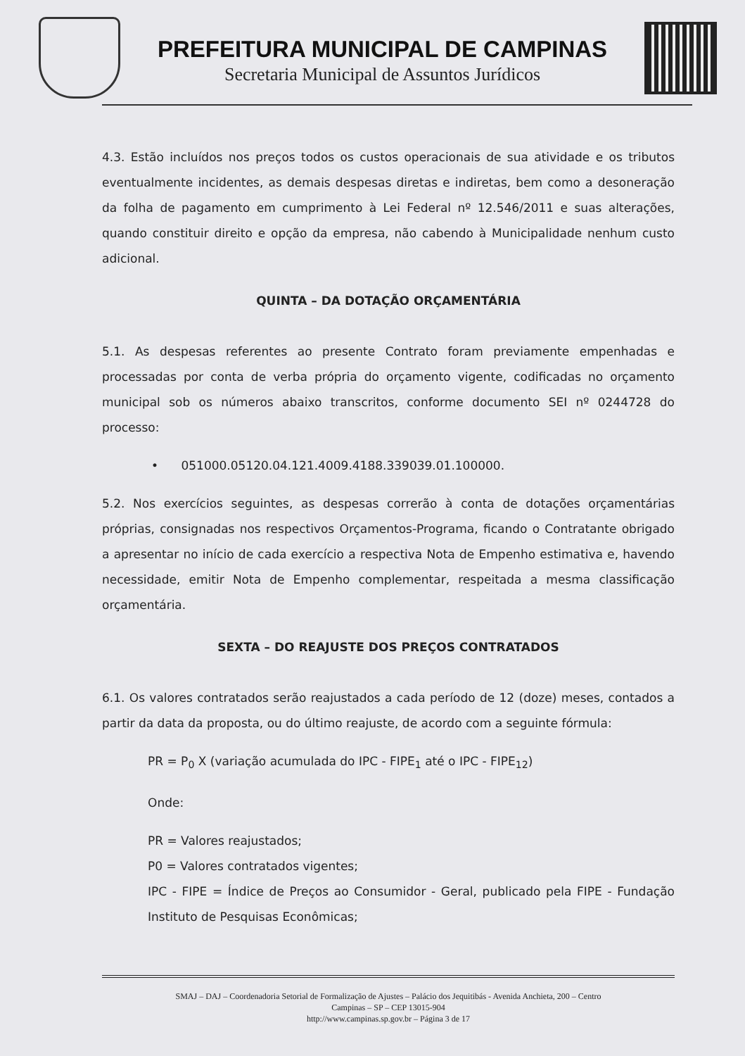PREFEITURA MUNICIPAL DE CAMPINAS
Secretaria Municipal de Assuntos Jurídicos
4.3. Estão incluídos nos preços todos os custos operacionais de sua atividade e os tributos eventualmente incidentes, as demais despesas diretas e indiretas, bem como a desoneração da folha de pagamento em cumprimento à Lei Federal nº 12.546/2011 e suas alterações, quando constituir direito e opção da empresa, não cabendo à Municipalidade nenhum custo adicional.
QUINTA – DA DOTAÇÃO ORÇAMENTÁRIA
5.1. As despesas referentes ao presente Contrato foram previamente empenhadas e processadas por conta de verba própria do orçamento vigente, codificadas no orçamento municipal sob os números abaixo transcritos, conforme documento SEI nº 0244728 do processo:
• 051000.05120.04.121.4009.4188.339039.01.100000.
5.2. Nos exercícios seguintes, as despesas correrão à conta de dotações orçamentárias próprias, consignadas nos respectivos Orçamentos-Programa, ficando o Contratante obrigado a apresentar no início de cada exercício a respectiva Nota de Empenho estimativa e, havendo necessidade, emitir Nota de Empenho complementar, respeitada a mesma classificação orçamentária.
SEXTA – DO REAJUSTE DOS PREÇOS CONTRATADOS
6.1. Os valores contratados serão reajustados a cada período de 12 (doze) meses, contados a partir da data da proposta, ou do último reajuste, de acordo com a seguinte fórmula:
PR = P<sub>0</sub> X (variação acumulada do IPC - FIPE<sub>1</sub> até o IPC - FIPE<sub>12</sub>)
Onde:
PR = Valores reajustados;
P0 = Valores contratados vigentes;
IPC - FIPE = Índice de Preços ao Consumidor - Geral, publicado pela FIPE - Fundação Instituto de Pesquisas Econômicas;
SMAJ – DAJ – Coordenadoria Setorial de Formalização de Ajustes – Palácio dos Jequitibás - Avenida Anchieta, 200 – Centro
Campinas – SP – CEP 13015-904
http://www.campinas.sp.gov.br – Página 3 de 17